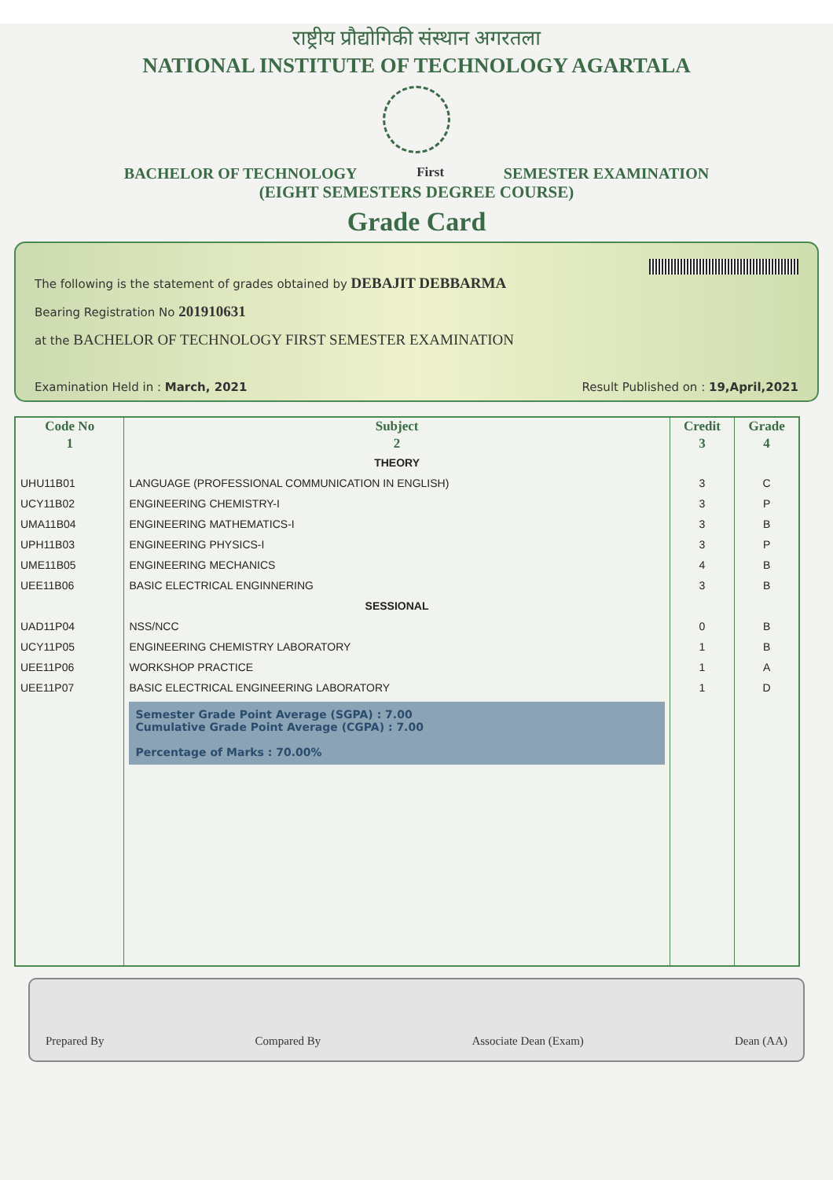राष्ट्रीय प्रौद्योगिकी संस्थान अगरतला
NATIONAL INSTITUTE OF TECHNOLOGY AGARTALA
BACHELOR OF TECHNOLOGY First SEMESTER EXAMINATION
(EIGHT SEMESTERS DEGREE COURSE)
Grade Card
The following is the statement of grades obtained by DEBAJIT DEBBARMA
Bearing Registration No 201910631
at the BACHELOR OF TECHNOLOGY FIRST SEMESTER EXAMINATION
Examination Held in : March, 2021 Result Published on : 19,April,2021
| Code No | Subject | Credit | Grade |
| --- | --- | --- | --- |
| 1 | 2 | 3 | 4 |
| | THEORY | | |
| UHU11B01 | LANGUAGE (PROFESSIONAL COMMUNICATION IN ENGLISH) | 3 | C |
| UCY11B02 | ENGINEERING CHEMISTRY-I | 3 | P |
| UMA11B04 | ENGINEERING MATHEMATICS-I | 3 | B |
| UPH11B03 | ENGINEERING PHYSICS-I | 3 | P |
| UME11B05 | ENGINEERING MECHANICS | 4 | B |
| UEE11B06 | BASIC ELECTRICAL ENGINNERING | 3 | B |
| | SESSIONAL | | |
| UAD11P04 | NSS/NCC | 0 | B |
| UCY11P05 | ENGINEERING CHEMISTRY LABORATORY | 1 | B |
| UEE11P06 | WORKSHOP PRACTICE | 1 | A |
| UEE11P07 | BASIC ELECTRICAL ENGINEERING LABORATORY | 1 | D |
| | Semester Grade Point Average (SGPA) : 7.00 Cumulative Grade Point Average (CGPA) : 7.00 Percentage of Marks : 70.00% | | |
Prepared By Compared By Associate Dean (Exam) Dean (AA)